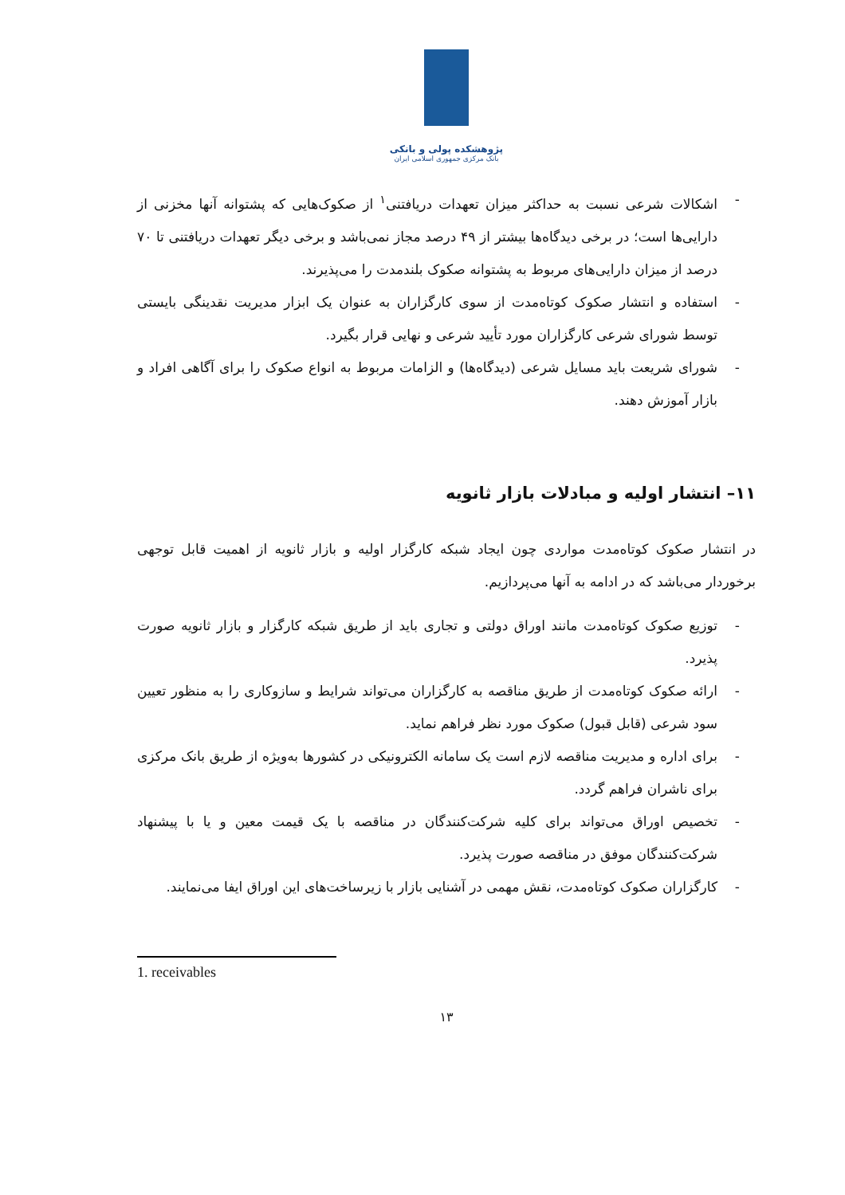پژوهشکده پولی و بانکی
بانک مرکزی جمهوری اسلامی ایران
- اشکالات شرعی نسبت به حداکثر میزان تعهدات دریافتنی<sup>۱</sup> از صکوک‌هایی که پشتوانه آنها مخزنی از دارایی‌ها است؛ در برخی دیدگاه‌ها بیشتر از ۴۹ درصد مجاز نمی‌باشد و برخی دیگر تعهدات دریافتنی تا ۷۰ درصد از میزان دارایی‌های مربوط به پشتوانه صکوک بلندمدت را می‌پذیرند.
- استفاده و انتشار صکوک کوتاه‌مدت از سوی کارگزاران به عنوان یک ابزار مدیریت نقدینگی بایستی توسط شورای شرعی کارگزاران مورد تأیید شرعی و نهایی قرار بگیرد.
- شورای شریعت باید مسایل شرعی (دیدگاه‌ها) و الزامات مربوط به انواع صکوک را برای آگاهی افراد و بازار آموزش دهند.
۱۱– انتشار اولیه و مبادلات بازار ثانویه
در انتشار صکوک کوتاه‌مدت مواردی چون ایجاد شبکه کارگزار اولیه و بازار ثانویه از اهمیت قابل توجهی برخوردار می‌باشد که در ادامه به آنها می‌پردازیم.
- توزیع صکوک کوتاه‌مدت مانند اوراق دولتی و تجاری باید از طریق شبکه کارگزار و بازار ثانویه صورت پذیرد.
- ارائه صکوک کوتاه‌مدت از طریق مناقصه به کارگزاران می‌تواند شرایط و سازوکاری را به منظور تعیین سود شرعی (قابل قبول) صکوک مورد نظر فراهم نماید.
- برای اداره و مدیریت مناقصه لازم است یک سامانه الکترونیکی در کشورها به‌ویژه از طریق بانک مرکزی برای ناشران فراهم گردد.
- تخصیص اوراق می‌تواند برای کلیه شرکت‌کنندگان در مناقصه با یک قیمت معین و یا با پیشنهاد شرکت‌کنندگان موفق در مناقصه صورت پذیرد.
- کارگزاران صکوک کوتاه‌مدت، نقش مهمی در آشنایی بازار با زیرساخت‌های این اوراق ایفا می‌نمایند.
1. receivables
۱۳